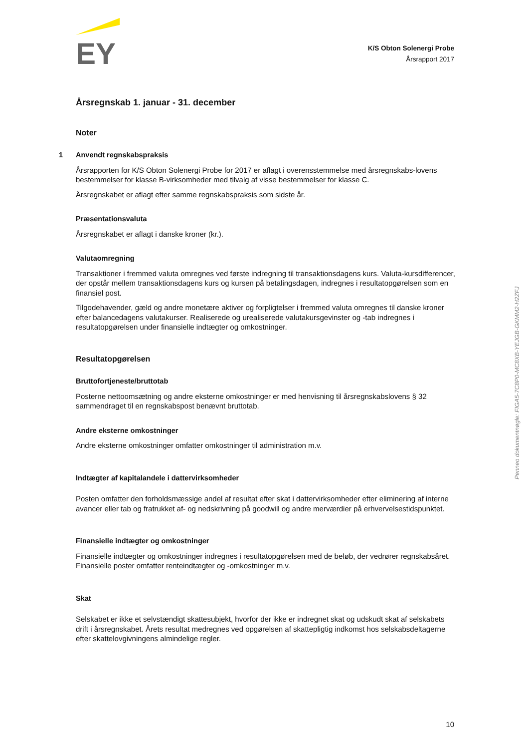EY
K/S Obton Solenergi Probe
Årsrapport 2017
Årsregnskab 1. januar - 31. december
Noter
1 Anvendt regnskabspraksis
Årsrapporten for K/S Obton Solenergi Probe for 2017 er aflagt i overensstemmelse med årsregnskabs-lovens bestemmelser for klasse B-virksomheder med tilvalg af visse bestemmelser for klasse C.
Årsregnskabet er aflagt efter samme regnskabspraksis som sidste år.
Præsentationsvaluta
Årsregnskabet er aflagt i danske kroner (kr.).
Valutaomregning
Transaktioner i fremmed valuta omregnes ved første indregning til transaktionsdagens kurs. Valuta-kursdifferencer, der opstår mellem transaktionsdagens kurs og kursen på betalingsdagen, indregnes i resultatopgørelsen som en finansiel post.
Tilgodehavender, gæld og andre monetære aktiver og forpligtelser i fremmed valuta omregnes til danske kroner efter balancedagens valutakurser. Realiserede og urealiserede valutakursgevinster og -tab indregnes i resultatopgørelsen under finansielle indtægter og omkostninger.
Resultatopgørelsen
Bruttofortjeneste/bruttotab
Posterne nettoomsætning og andre eksterne omkostninger er med henvisning til årsregnskabslovens § 32 sammendraget til en regnskabspost benævnt bruttotab.
Andre eksterne omkostninger
Andre eksterne omkostninger omfatter omkostninger til administration m.v.
Indtægter af kapitalandele i dattervirksomheder
Posten omfatter den forholdsmæssige andel af resultat efter skat i dattervirksomheder efter eliminering af interne avancer eller tab og fratrukket af- og nedskrivning på goodwill og andre merværdier på erhvervelsestidspunktet.
Finansielle indtægter og omkostninger
Finansielle indtægter og omkostninger indregnes i resultatopgørelsen med de beløb, der vedrører regnskabsåret. Finansielle poster omfatter renteindtægter og -omkostninger m.v.
Skat
Selskabet er ikke et selvstændigt skattesubjekt, hvorfor der ikke er indregnet skat og udskudt skat af selskabets drift i årsregnskabet. Årets resultat medregnes ved opgørelsen af skattepligtig indkomst hos selskabsdeltagerne efter skattelovgivningens almindelige regler.
Penneo dokumentnøgle: FIGA5-7C8P0-MC8XB-YEJGB-GKMM2-H2ZFJ
10